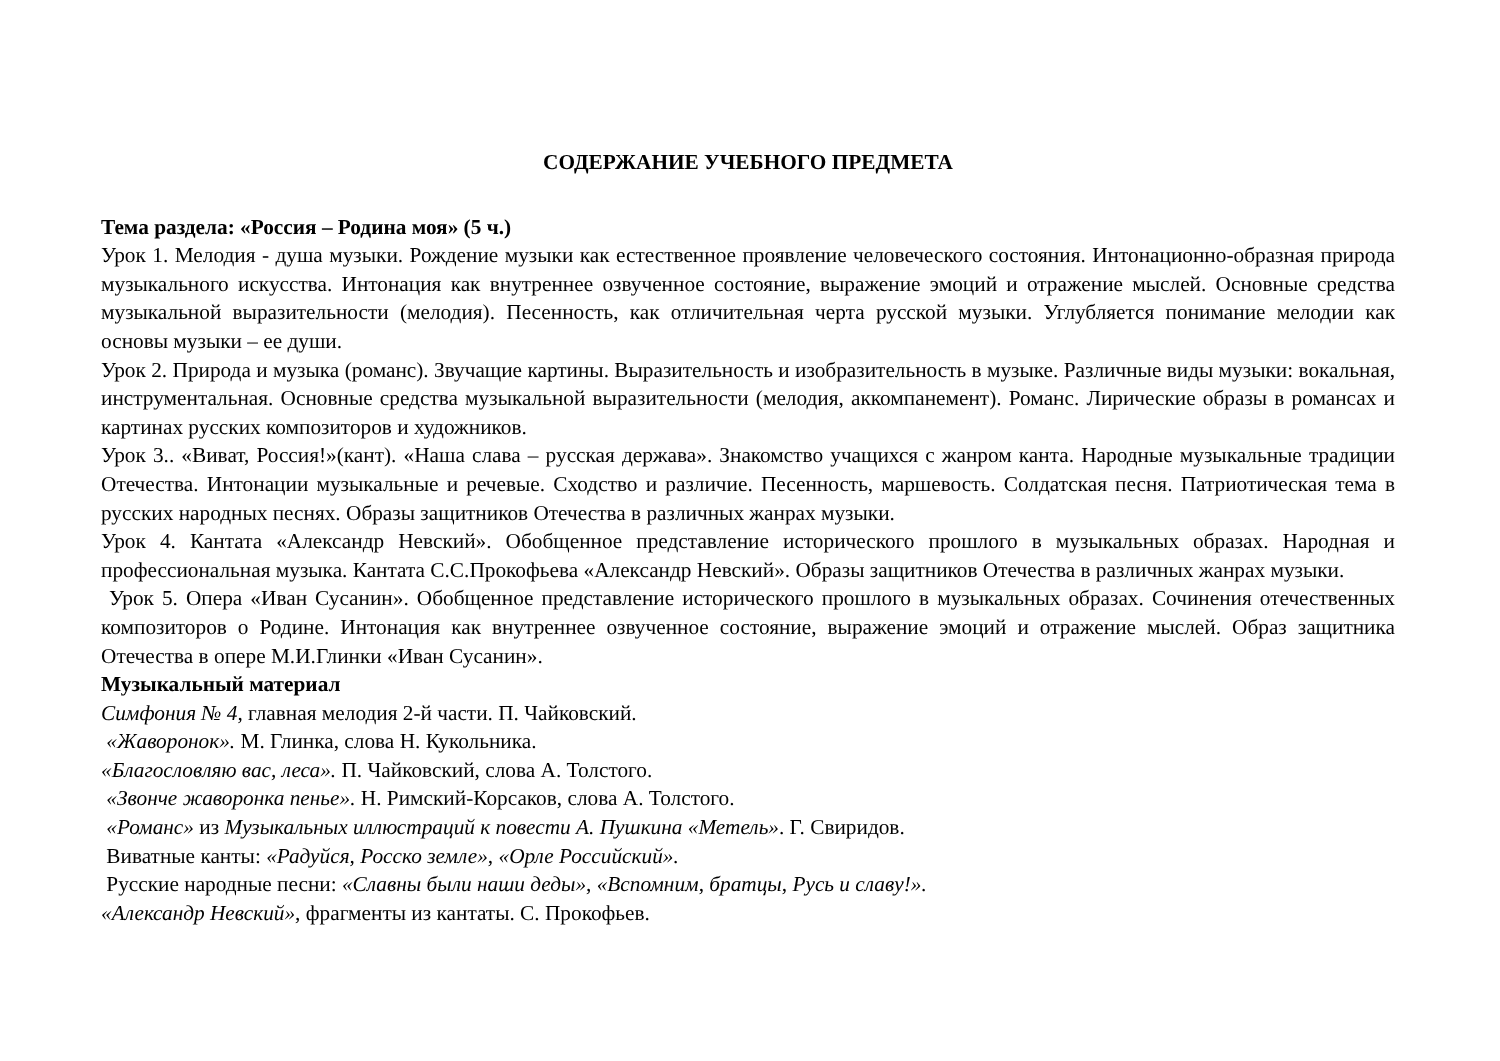СОДЕРЖАНИЕ УЧЕБНОГО ПРЕДМЕТА
Тема раздела: «Россия – Родина моя» (5 ч.)
Урок 1. Мелодия - душа музыки. Рождение музыки как естественное проявление человеческого состояния. Интонационно-образная природа музыкального искусства. Интонация как внутреннее озвученное состояние, выражение эмоций и отражение мыслей. Основные средства музыкальной выразительности (мелодия). Песенность, как отличительная черта русской музыки. Углубляется понимание мелодии как основы музыки – ее души.
Урок 2. Природа и музыка (романс). Звучащие картины. Выразительность и изобразительность в музыке. Различные виды музыки: вокальная, инструментальная. Основные средства музыкальной выразительности (мелодия, аккомпанемент). Романс. Лирические образы в романсах и картинах русских композиторов и художников.
Урок 3.. «Виват, Россия!»(кант). «Наша слава – русская держава». Знакомство учащихся с жанром канта. Народные музыкальные традиции Отечества. Интонации музыкальные и речевые. Сходство и различие. Песенность, маршевость. Солдатская песня. Патриотическая тема в русских народных песнях. Образы защитников Отечества в различных жанрах музыки.
Урок 4. Кантата «Александр Невский». Обобщенное представление исторического прошлого в музыкальных образах. Народная и профессиональная музыка. Кантата С.С.Прокофьева «Александр Невский». Образы защитников Отечества в различных жанрах музыки.
Урок 5. Опера «Иван Сусанин». Обобщенное представление исторического прошлого в музыкальных образах. Сочинения отечественных композиторов о Родине. Интонация как внутреннее озвученное состояние, выражение эмоций и отражение мыслей. Образ защитника Отечества в опере М.И.Глинки «Иван Сусанин».
Музыкальный материал
Симфония № 4, главная мелодия 2-й части. П. Чайковский.
«Жаворонок». М. Глинка, слова Н. Кукольника.
«Благословляю вас, леса». П. Чайковский, слова А. Толстого.
«Звонче жаворонка пенье». Н. Римский-Корсаков, слова А. Толстого.
«Романс» из Музыкальных иллюстраций к повести А. Пушкина «Метель». Г. Свиридов.
Виватные канты: «Радуйся, Росско земле», «Орле Российский».
Русские народные песни: «Славны были наши деды», «Вспомним, братцы, Русь и славу!».
«Александр Невский», фрагменты из кантаты. С. Прокофьев.